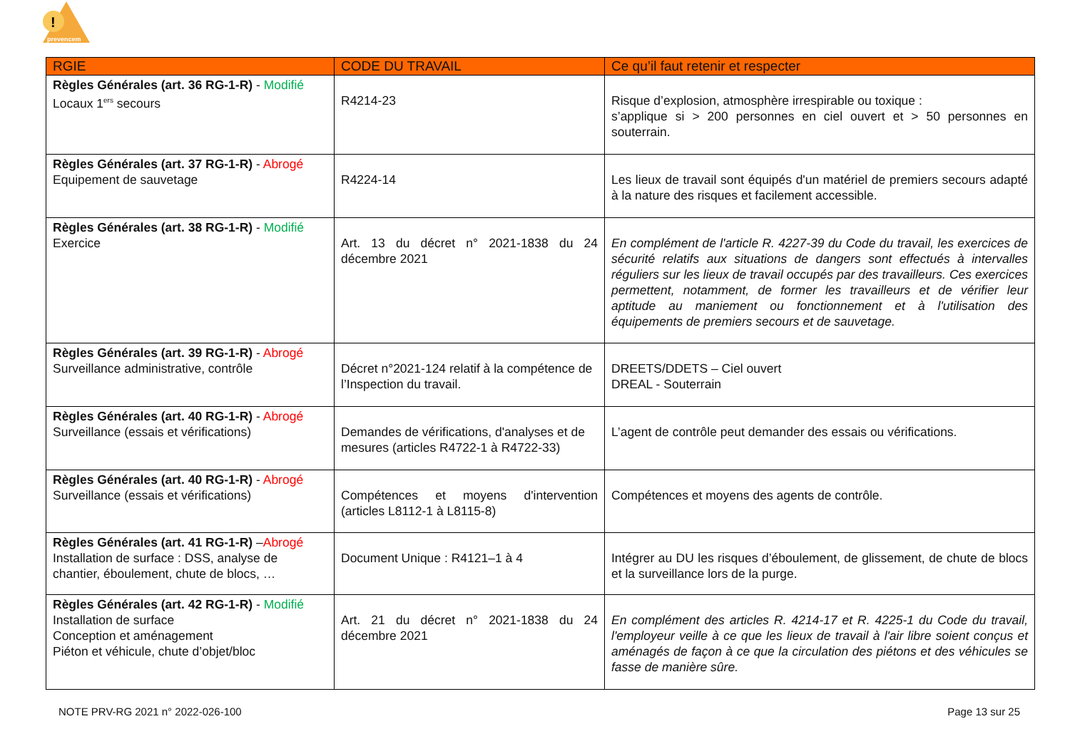!
prevencem
| RGIE | CODE DU TRAVAIL | Ce qu’il faut retenir et respecter |
| --- | --- | --- |
| Règles Générales (art. 36 RG-1-R) - Modifié Locaux 1<sup>ers</sup> secours | R4214-23 | Risque d’explosion, atmosphère irrespirable ou toxique : s’applique si > 200 personnes en ciel ouvert et > 50 personnes en souterrain. |
| Règles Générales (art. 37 RG-1-R) - Abrogé Equipement de sauvetage | R4224-14 | Les lieux de travail sont équipés d'un matériel de premiers secours adapté à la nature des risques et facilement accessible. |
| Règles Générales (art. 38 RG-1-R) - Modifié Exercice | Art. 13 du décret n° 2021-1838 du 24 décembre 2021 | En complément de l'article R. 4227-39 du Code du travail, les exercices de sécurité relatifs aux situations de dangers sont effectués à intervalles réguliers sur les lieux de travail occupés par des travailleurs. Ces exercices permettent, notamment, de former les travailleurs et de vérifier leur aptitude au maniement ou fonctionnement et à l'utilisation des équipements de premiers secours et de sauvetage. |
| Règles Générales (art. 39 RG-1-R) - Abrogé Surveillance administrative, contrôle | Décret n°2021-124 relatif à la compétence de l’Inspection du travail. | DREETS/DDETS – Ciel ouvert DREAL - Souterrain |
| Règles Générales (art. 40 RG-1-R) - Abrogé Surveillance (essais et vérifications) | Demandes de vérifications, d'analyses et de mesures (articles R4722-1 à R4722-33) | L’agent de contrôle peut demander des essais ou vérifications. |
| Règles Générales (art. 40 RG-1-R) - Abrogé Surveillance (essais et vérifications) | Compétences et moyens d'intervention (articles L8112-1 à L8115-8) | Compétences et moyens des agents de contrôle. |
| Règles Générales (art. 41 RG-1-R) – Abrogé Installation de surface : DSS, analyse de chantier, éboulement, chute de blocs, … | Document Unique : R4121–1 à 4 | Intégrer au DU les risques d’éboulement, de glissement, de chute de blocs et la surveillance lors de la purge. |
| Règles Générales (art. 42 RG-1-R) - Modifié Installation de surface Conception et aménagement Piéton et véhicule, chute d’objet/bloc | Art. 21 du décret n° 2021-1838 du 24 décembre 2021 | En complément des articles R. 4214-17 et R. 4225-1 du Code du travail, l'employeur veille à ce que les lieux de travail à l'air libre soient conçus et aménagés de façon à ce que la circulation des piétons et des véhicules se fasse de manière sûre. |
NOTE PRV-RG 2021 n° 2022-026-100 Page 13 sur 25